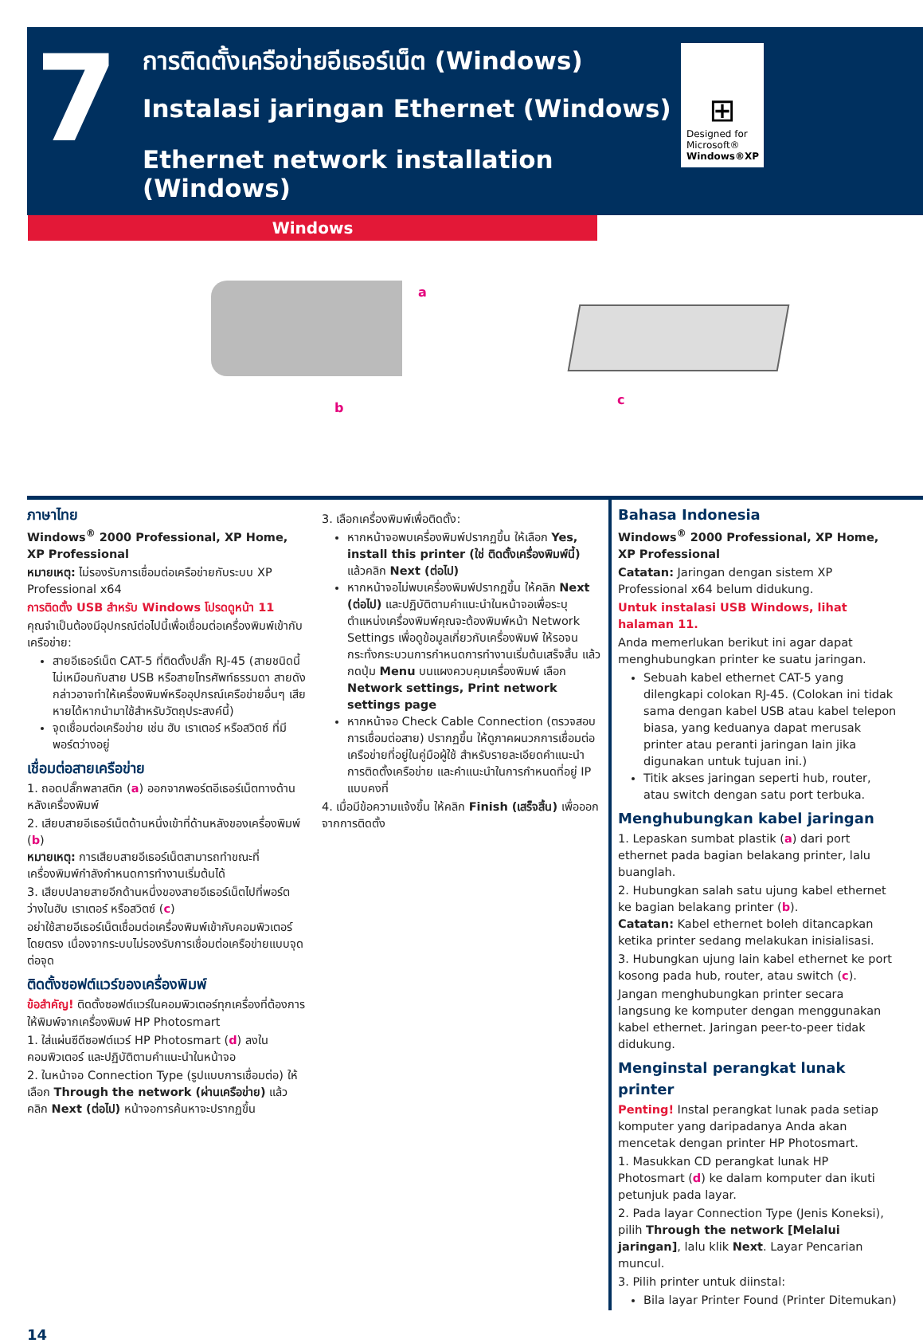7
การติดตั้งเครือข่ายอีเธอร์เน็ต (Windows)
Instalasi jaringan Ethernet (Windows)
Ethernet network installation (Windows)
⊞
Designed for
Microsoft®
Windows®XP
Windows
a
b
c
ภาษาไทย
Windows<sup>®</sup> 2000 Professional, XP Home, XP Professional
หมายเหตุ: ไม่รองรับการเชื่อมต่อเครือข่ายกับระบบ XP Professional x64
การติดตั้ง USB สำหรับ Windows โปรดดูหน้า 11
คุณจำเป็นต้องมีอุปกรณ์ต่อไปนี้เพื่อเชื่อมต่อเครื่องพิมพ์เข้ากับเครือข่าย:
สายอีเธอร์เน็ต CAT-5 ที่ติดตั้งปลั๊ก RJ-45 (สายชนิดนี้ไม่เหมือนกับสาย USB หรือสายโทรศัพท์ธรรมดา สายดังกล่าวอาจทำให้เครื่องพิมพ์หรืออุปกรณ์เครือข่ายอื่นๆ เสียหายได้หากนำมาใช้สำหรับวัตถุประสงค์นี้)
จุดเชื่อมต่อเครือข่าย เช่น ฮับ เราเตอร์ หรือสวิตซ์ ที่มีพอร์ตว่างอยู่
เชื่อมต่อสายเครือข่าย
1. ถอดปลั๊กพลาสติก (a) ออกจากพอร์ตอีเธอร์เน็ตทางด้านหลังเครื่องพิมพ์
2. เสียบสายอีเธอร์เน็ตด้านหนึ่งเข้าที่ด้านหลังของเครื่องพิมพ์ (b)
หมายเหตุ: การเสียบสายอีเธอร์เน็ตสามารถทำขณะที่เครื่องพิมพ์กำลังกำหนดการทำงานเริ่มต้นได้
3. เสียบปลายสายอีกด้านหนึ่งของสายอีเธอร์เน็ตไปที่พอร์ตว่างในฮับ เราเตอร์ หรือสวิตซ์ (c)
อย่าใช้สายอีเธอร์เน็ตเชื่อมต่อเครื่องพิมพ์เข้ากับคอมพิวเตอร์โดยตรง เนื่องจากระบบไม่รองรับการเชื่อมต่อเครือข่ายแบบจุดต่อจุด
ติดตั้งซอฟต์แวร์ของเครื่องพิมพ์
ข้อสำคัญ! ติดตั้งซอฟต์แวร์ในคอมพิวเตอร์ทุกเครื่องที่ต้องการให้พิมพ์จากเครื่องพิมพ์ HP Photosmart
1. ใส่แผ่นซีดีซอฟต์แวร์ HP Photosmart (d) ลงในคอมพิวเตอร์ และปฏิบัติตามคำแนะนำในหน้าจอ
2. ในหน้าจอ Connection Type (รูปแบบการเชื่อมต่อ) ให้เลือก Through the network (ผ่านเครือข่าย) แล้วคลิก Next (ต่อไป) หน้าจอการค้นหาจะปรากฏขึ้น
3. เลือกเครื่องพิมพ์เพื่อติดตั้ง:
หากหน้าจอพบเครื่องพิมพ์ปรากฏขึ้น ให้เลือก Yes, install this printer (ใช่ ติดตั้งเครื่องพิมพ์นี้) แล้วคลิก Next (ต่อไป)
หากหน้าจอไม่พบเครื่องพิมพ์ปรากฏขึ้น ให้คลิก Next (ต่อไป) และปฏิบัติตามคำแนะนำในหน้าจอเพื่อระบุตำแหน่งเครื่องพิมพ์คุณจะต้องพิมพ์หน้า Network Settings เพื่อดูข้อมูลเกี่ยวกับเครื่องพิมพ์ ให้รอจนกระทั่งกระบวนการกำหนดการทำงานเริ่มต้นเสร็จสิ้น แล้วกดปุ่ม Menu บนแผงควบคุมเครื่องพิมพ์ เลือก Network settings, Print network settings page
หากหน้าจอ Check Cable Connection (ตรวจสอบการเชื่อมต่อสาย) ปรากฏขึ้น ให้ดูภาคผนวกการเชื่อมต่อเครือข่ายที่อยู่ในคู่มือผู้ใช้ สำหรับรายละเอียดคำแนะนำการติดตั้งเครือข่าย และคำแนะนำในการกำหนดที่อยู่ IP แบบคงที่
4. เมื่อมีข้อความแจ้งขึ้น ให้คลิก Finish (เสร็จสิ้น) เพื่อออกจากการติดตั้ง
Bahasa Indonesia
Windows<sup>®</sup> 2000 Professional, XP Home, XP Professional
Catatan: Jaringan dengan sistem XP Professional x64 belum didukung.
Untuk instalasi USB Windows, lihat halaman 11.
Anda memerlukan berikut ini agar dapat menghubungkan printer ke suatu jaringan.
Sebuah kabel ethernet CAT-5 yang dilengkapi colokan RJ-45. (Colokan ini tidak sama dengan kabel USB atau kabel telepon biasa, yang keduanya dapat merusak printer atau peranti jaringan lain jika digunakan untuk tujuan ini.)
Titik akses jaringan seperti hub, router, atau switch dengan satu port terbuka.
Menghubungkan kabel jaringan
1. Lepaskan sumbat plastik (a) dari port ethernet pada bagian belakang printer, lalu buanglah.
2. Hubungkan salah satu ujung kabel ethernet ke bagian belakang printer (b).
Catatan: Kabel ethernet boleh ditancapkan ketika printer sedang melakukan inisialisasi.
3. Hubungkan ujung lain kabel ethernet ke port kosong pada hub, router, atau switch (c).
Jangan menghubungkan printer secara langsung ke komputer dengan menggunakan kabel ethernet. Jaringan peer-to-peer tidak didukung.
Menginstal perangkat lunak printer
Penting! Instal perangkat lunak pada setiap komputer yang daripadanya Anda akan mencetak dengan printer HP Photosmart.
1. Masukkan CD perangkat lunak HP Photosmart (d) ke dalam komputer dan ikuti petunjuk pada layar.
2. Pada layar Connection Type (Jenis Koneksi), pilih Through the network [Melalui jaringan], lalu klik Next. Layar Pencarian muncul.
3. Pilih printer untuk diinstal:
Bila layar Printer Found (Printer Ditemukan)
14